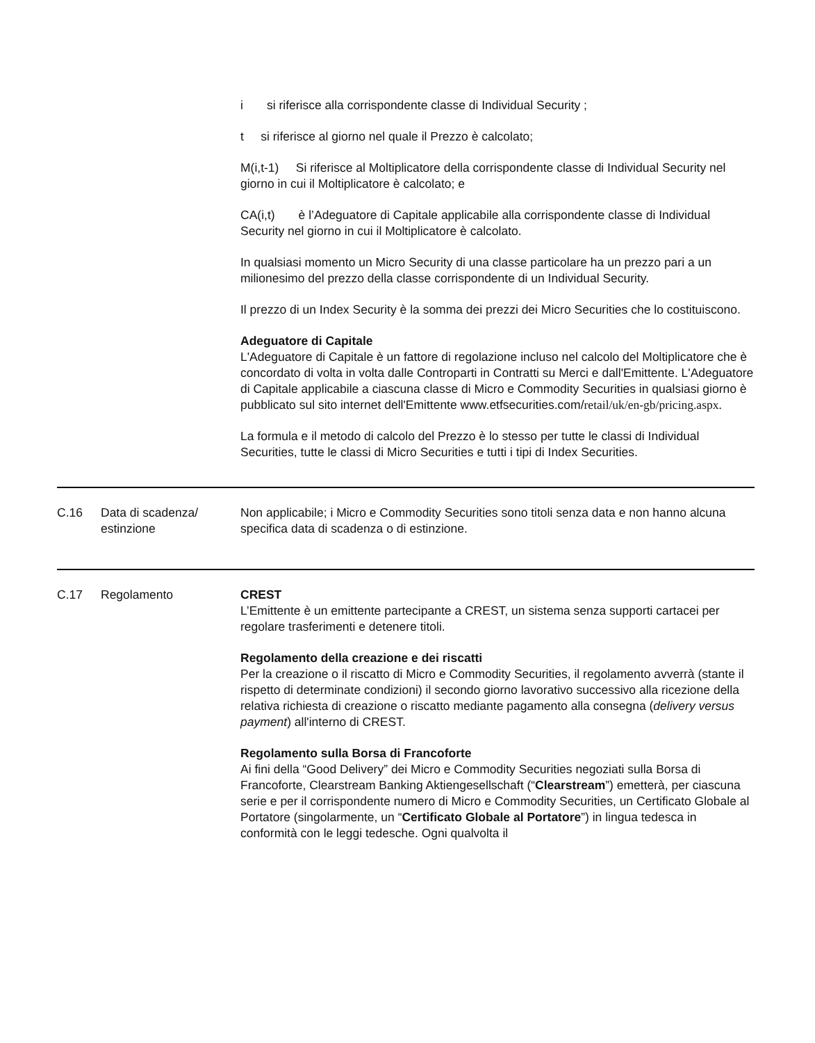i si riferisce alla corrispondente classe di Individual Security ;
t si riferisce al giorno nel quale il Prezzo è calcolato;
M(i,t-1) Si riferisce al Moltiplicatore della corrispondente classe di Individual Security nel giorno in cui il Moltiplicatore è calcolato; e
CA(i,t) è l’Adeguatore di Capitale applicabile alla corrispondente classe di Individual Security nel giorno in cui il Moltiplicatore è calcolato.
In qualsiasi momento un Micro Security di una classe particolare ha un prezzo pari a un milionesimo del prezzo della classe corrispondente di un Individual Security.
Il prezzo di un Index Security è la somma dei prezzi dei Micro Securities che lo costituiscono.
Adeguatore di Capitale
L'Adeguatore di Capitale è un fattore di regolazione incluso nel calcolo del Moltiplicatore che è concordato di volta in volta dalle Controparti in Contratti su Merci e dall'Emittente. L'Adeguatore di Capitale applicabile a ciascuna classe di Micro e Commodity Securities in qualsiasi giorno è pubblicato sul sito internet dell'Emittente www.etfsecurities.com/retail/uk/en-gb/pricing.aspx.
La formula e il metodo di calcolo del Prezzo è lo stesso per tutte le classi di Individual Securities, tutte le classi di Micro Securities e tutti i tipi di Index Securities.
| C.16 | Data di scadenza/ estinzione | Non applicabile; i Micro e Commodity Securities sono titoli senza data e non hanno alcuna specifica data di scadenza o di estinzione. |
| C.17 | Regolamento | CREST L’Emittente è un emittente partecipante a CREST, un sistema senza supporti cartacei per regolare trasferimenti e detenere titoli. Regolamento della creazione e dei riscatti Per la creazione o il riscatto di Micro e Commodity Securities, il regolamento avverrà (stante il rispetto di determinate condizioni) il secondo giorno lavorativo successivo alla ricezione della relativa richiesta di creazione o riscatto mediante pagamento alla consegna ( delivery versus payment ) all'interno di CREST. Regolamento sulla Borsa di Francoforte Ai fini della “Good Delivery” dei Micro e Commodity Securities negoziati sulla Borsa di Francoforte, Clearstream Banking Aktiengesellschaft (“ Clearstream ”) emetterà, per ciascuna serie e per il corrispondente numero di Micro e Commodity Securities, un Certificato Globale al Portatore (singolarmente, un “ Certificato Globale al Portatore ”) in lingua tedesca in conformità con le leggi tedesche. Ogni qualvolta il |